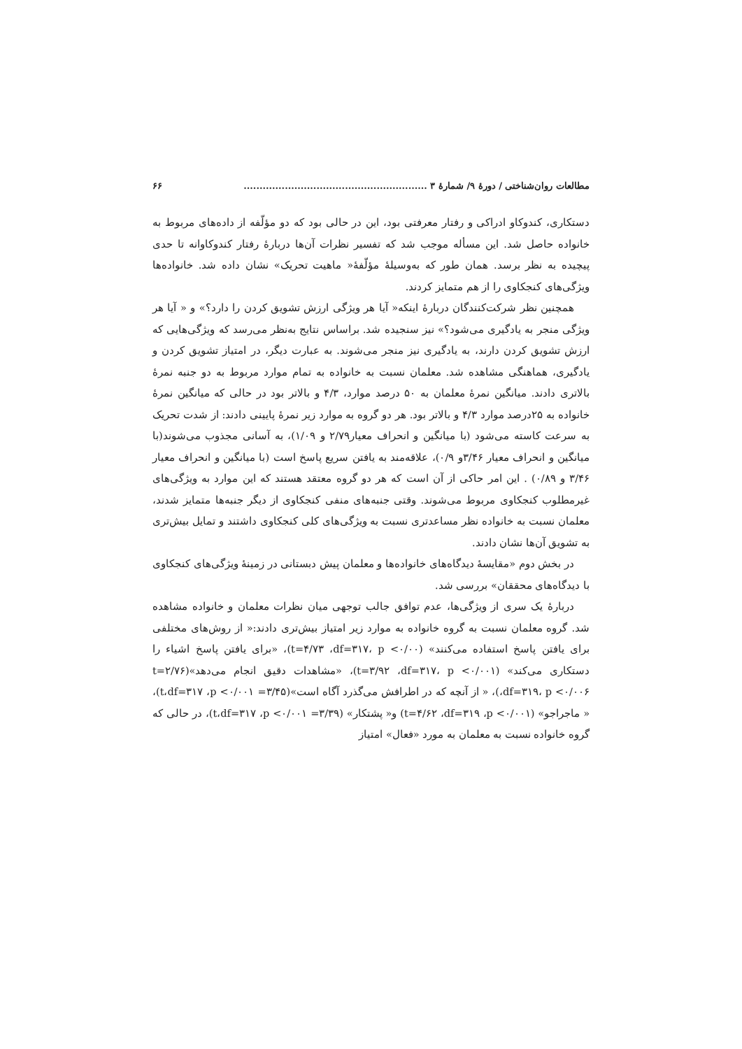مطالعات روان‌شناختی / دورهٔ ۹/ شمارهٔ ۳ .......................................................... ۶۶
دستکاری، کندوکاو ادراکی و رفتار معرفتی بود، این در حالی بود که دو مؤلّفه از داده‌های مربوط به خانواده حاصل شد. این مسأله موجب شد که تفسیر نظرات آن‌ها دربارهٔ رفتار کندوکاوانه تا حدی پیچیده به نظر برسد. همان طور که به‌وسیلهٔ مؤلّفهٔ« ماهیت تحریک» نشان داده شد. خانواده‌ها ویژگی‌های کنجکاوی را از هم متمایز کردند.
همچنین نظر شرکت‌کنندگان دربارهٔ اینکه« آیا هر ویژگی ارزش تشویق کردن را دارد؟» و « آیا هر ویژگی منجر به یادگیری می‌شود؟» نیز سنجیده شد. براساس نتایج به‌نظر می‌رسد که ویژگی‌هایی که ارزش تشویق کردن دارند، به یادگیری نیز منجر می‌شوند. به عبارت دیگر، در امتیاز تشویق کردن و یادگیری، هماهنگی مشاهده شد. معلمان نسبت به خانواده به تمام موارد مربوط به دو جنبه نمرهٔ بالاتری دادند. میانگین نمرهٔ معلمان به ۵۰ درصد موارد، ۴/۳ و بالاتر بود در حالی که میانگین نمرهٔ خانواده به ۲۵درصد موارد ۴/۳ و بالاتر بود. هر دو گروه به موارد زیر نمرهٔ پایینی دادند: از شدت تحریک به سرعت کاسته می‌شود (با میانگین و انحراف معیار۲/۷۹ و ۱/۰۹)، به آسانی مجذوب می‌شوند(با میانگین و انحراف معیار ۳/۴۶و ۰/۹)، علاقه‌مند به یافتن سریع پاسخ است (با میانگین و انحراف معیار ۳/۴۶ و ۰/۸۹) . این امر حاکی از آن است که هر دو گروه معتقد هستند که این موارد به ویژگی‌های غیرمطلوب کنجکاوی مربوط می‌شوند. وقتی جنبه‌های منفی کنجکاوی از دیگر جنبه‌ها متمایز شدند، معلمان نسبت به خانواده نظر مساعدتری نسبت به ویژگی‌های کلی کنجکاوی داشتند و تمایل بیش‌تری به تشویق آن‌ها نشان دادند.
در بخش دوم «مقایسهٔ دیدگاه‌های خانواده‌ها و معلمان پیش دبستانی در زمینهٔ ویژگی‌های کنجکاوی با دیدگاه‌های محققان» بررسی شد.
دربارهٔ یک سری از ویژگی‌ها، عدم توافق جالب توجهی میان نظرات معلمان و خانواده مشاهده شد. گروه معلمان نسبت به گروه خانواده به موارد زیر امتیاز بیش‌تری دادند:« از روش‌های مختلفی برای یافتن پاسخ استفاده می‌کنند» (t=۴/۷۳ ،df=۳۱۷، p <۰/۰۰)، «برای یافتن پاسخ اشیاء را دستکاری می‌کند» (t=۳/۹۲ ،df=۳۱۷، p <۰/۰۰۱)، «مشاهدات دقیق انجام می‌دهد»(t=۲/۷۶ ،df=۳۱۹، p <۰/۰۰۶)، « از آنچه که در اطرافش می‌گذرد آگاه است»(۳/۴۵= t،df=۳۱۷ ،p <۰/۰۰۱)، « ماجراجو» (t=۴/۶۲ ،df=۳۱۹ ،p <۰/۰۰۱) و« پشتکار» (۳/۳۹= t،df=۳۱۷ ،p <۰/۰۰۱)، در حالی که گروه خانواده نسبت به معلمان به مورد «فعال» امتیاز